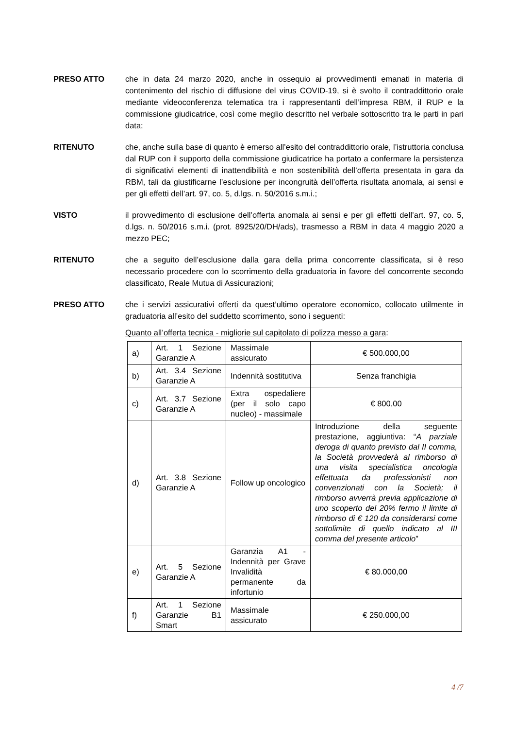PRESO ATTO che in data 24 marzo 2020, anche in ossequio ai provvedimenti emanati in materia di contenimento del rischio di diffusione del virus COVID-19, si è svolto il contraddittorio orale mediante videoconferenza telematica tra i rappresentanti dell’impresa RBM, il RUP e la commissione giudicatrice, così come meglio descritto nel verbale sottoscritto tra le parti in pari data;
RITENUTO che, anche sulla base di quanto è emerso all’esito del contraddittorio orale, l’istruttoria conclusa dal RUP con il supporto della commissione giudicatrice ha portato a confermare la persistenza di significativi elementi di inattendibilità e non sostenibilità dell’offerta presentata in gara da RBM, tali da giustificarne l’esclusione per incongruità dell’offerta risultata anomala, ai sensi e per gli effetti dell’art. 97, co. 5, d.lgs. n. 50/2016 s.m.i.;
VISTO il provvedimento di esclusione dell’offerta anomala ai sensi e per gli effetti dell’art. 97, co. 5, d.lgs. n. 50/2016 s.m.i. (prot. 8925/20/DH/ads), trasmesso a RBM in data 4 maggio 2020 a mezzo PEC;
RITENUTO che a seguito dell’esclusione dalla gara della prima concorrente classificata, si è reso necessario procedere con lo scorrimento della graduatoria in favore del concorrente secondo classificato, Reale Mutua di Assicurazioni;
PRESO ATTO che i servizi assicurativi offerti da quest’ultimo operatore economico, collocato utilmente in graduatoria all’esito del suddetto scorrimento, sono i seguenti:
Quanto all’offerta tecnica - migliorie sul capitolato di polizza messo a gara:
| a) | Art. 1 Sezione Garanzie A | Massimale assicurato | € 500.000,00 |
| b) | Art. 3.4 Sezione Garanzie A | Indennità sostitutiva | Senza franchigia |
| c) | Art. 3.7 Sezione Garanzie A | Extra ospedaliere (per il solo capo nucleo) - massimale | € 800,00 |
| d) | Art. 3.8 Sezione Garanzie A | Follow up oncologico | Introduzione della seguente prestazione, aggiuntiva: “ A parziale deroga di quanto previsto dal II comma, la Società provvederà al rimborso di una visita specialistica oncologia effettuata da professionisti non convenzionati con la Società; il rimborso avverrà previa applicazione di uno scoperto del 20% fermo il limite di rimborso di € 120 da considerarsi come sottolimite di quello indicato al III comma del presente articolo ” |
| e) | Art. 5 Sezione Garanzie A | Garanzia A1 - Indennità per Grave Invalidità permanente da infortunio | € 80.000,00 |
| f) | Art. 1 Sezione Garanzie B1 Smart | Massimale assicurato | € 250.000,00 |
4 /7